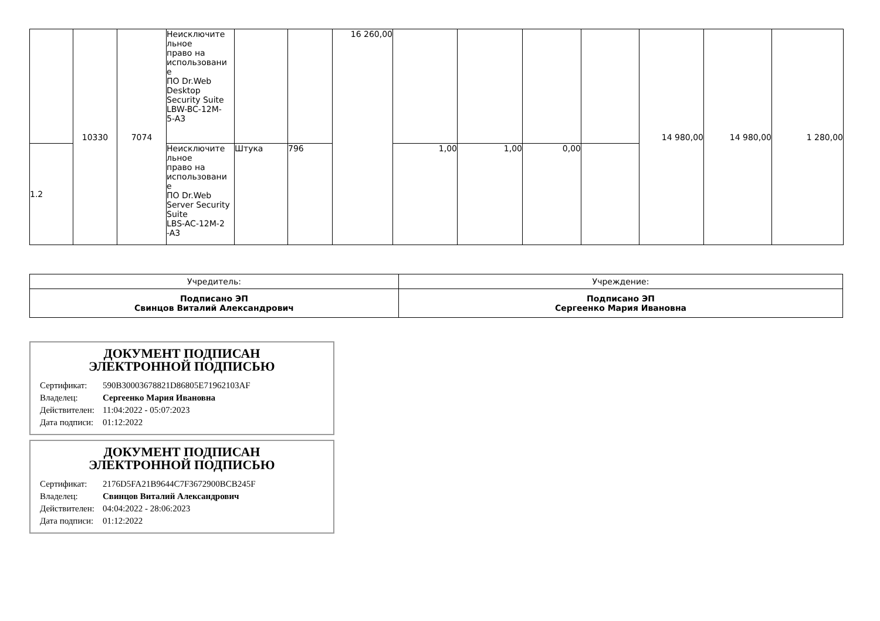| | 10330 | 7074 | Неисключите льное право на использовани е ПО Dr.Web Desktop Security Suite LBW-BC-12M- 5-A3 | | | 16 260,00 | | | | | 14 980,00 | 14 980,00 | 1 280,00 |
| 1.2 | | | Неисключите льное право на использовани е ПО Dr.Web Server Security Suite LBS-AC-12M-2 -A3 | Штука | 796 | | 1,00 | 1,00 | 0,00 | | | | |
| Учредитель: | Учреждение: |
| Подписано ЭП Свинцов Виталий Александрович | Подписано ЭП Сергеенко Мария Ивановна |
ДОКУМЕНТ ПОДПИСАН
ЭЛЕКТРОННОЙ ПОДПИСЬЮ
| Сертификат: | 590B30003678821D86805E71962103AF |
| Владелец: | Сергеенко Мария Ивановна |
| Действителен: | 11:04:2022 - 05:07:2023 |
| Дата подписи: | 01:12:2022 |
ДОКУМЕНТ ПОДПИСАН
ЭЛЕКТРОННОЙ ПОДПИСЬЮ
| Сертификат: | 2176D5FA21B9644C7F3672900BCB245F |
| Владелец: | Свинцов Виталий Александрович |
| Действителен: | 04:04:2022 - 28:06:2023 |
| Дата подписи: | 01:12:2022 |